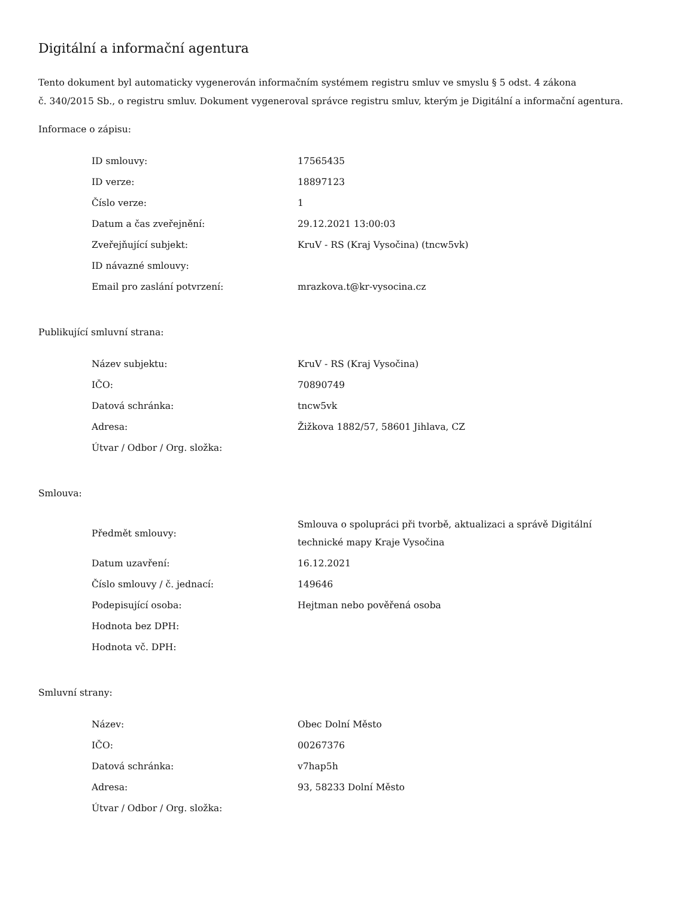Digitální a informační agentura
Tento dokument byl automaticky vygenerován informačním systémem registru smluv ve smyslu § 5 odst. 4 zákona
č. 340/2015 Sb., o registru smluv. Dokument vygeneroval správce registru smluv, kterým je Digitální a informační agentura.
Informace o zápisu:
| ID smlouvy: | 17565435 |
| ID verze: | 18897123 |
| Číslo verze: | 1 |
| Datum a čas zveřejnění: | 29.12.2021 13:00:03 |
| Zveřejňující subjekt: | KruV - RS (Kraj Vysočina) (tncw5vk) |
| ID návazné smlouvy: | |
| Email pro zaslání potvrzení: | mrazkova.t@kr-vysocina.cz |
Publikující smluvní strana:
| Název subjektu: | KruV - RS (Kraj Vysočina) |
| IČO: | 70890749 |
| Datová schránka: | tncw5vk |
| Adresa: | Žižkova 1882/57, 58601 Jihlava, CZ |
| Útvar / Odbor / Org. složka: | |
Smlouva:
| Předmět smlouvy: | Smlouva o spolupráci při tvorbě, aktualizaci a správě Digitální technické mapy Kraje Vysočina |
| Datum uzavření: | 16.12.2021 |
| Číslo smlouvy / č. jednací: | 149646 |
| Podepisující osoba: | Hejtman nebo pověřená osoba |
| Hodnota bez DPH: | |
| Hodnota vč. DPH: | |
Smluvní strany:
| Název: | Obec Dolní Město |
| IČO: | 00267376 |
| Datová schránka: | v7hap5h |
| Adresa: | 93, 58233 Dolní Město |
| Útvar / Odbor / Org. složka: | |